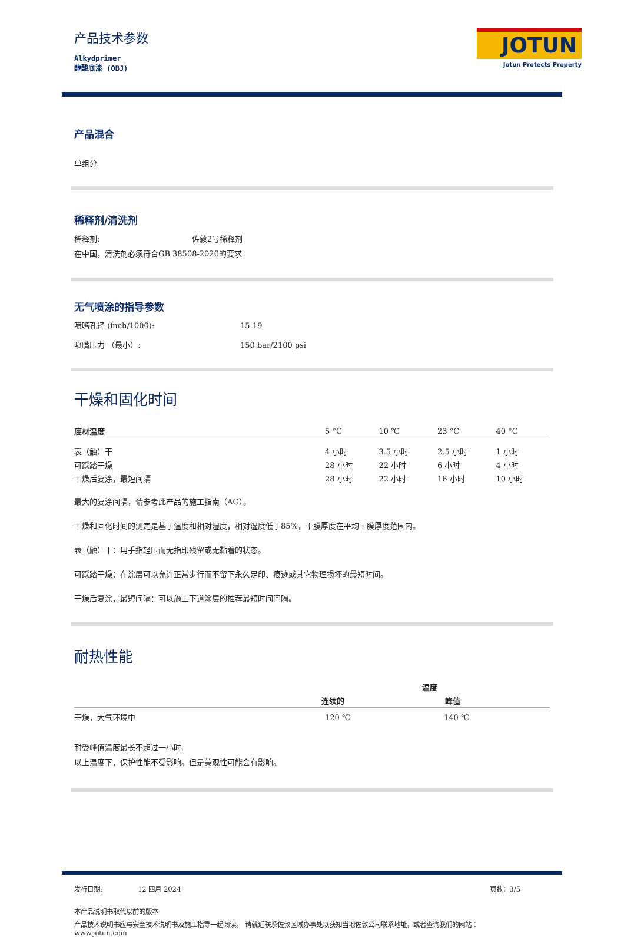产品技术参数
Alkydprimer
醇酸底漆 (OBJ)
JOTUN
Jotun Protects Property
产品混合
单组分
稀释剂/清洗剂
稀释剂: 佐敦2号稀释剂
在中国，清洗剂必须符合GB 38508-2020的要求
无气喷涂的指导参数
喷嘴孔径 (inch/1000): 15-19
喷嘴压力 （最小）: 150 bar/2100 psi
干燥和固化时间
| 底材温度 | 5 °C | 10 ℃ | 23 °C | 40 °C |
| --- | --- | --- | --- | --- |
| 表（触）干 | 4 小时 | 3.5 小时 | 2.5 小时 | 1 小时 |
| 可踩踏干燥 | 28 小时 | 22 小时 | 6 小时 | 4 小时 |
| 干燥后复涂，最短间隔 | 28 小时 | 22 小时 | 16 小时 | 10 小时 |
最大的复涂间隔，请参考此产品的施工指南（AG）。
干燥和固化时间的测定是基于温度和相对湿度，相对湿度低于85%，干膜厚度在平均干膜厚度范围内。
表（触）干：用手指轻压而无指印残留或无黏着的状态。
可踩踏干燥：在涂层可以允许正常步行而不留下永久足印、痕迹或其它物理损坏的最短时间。
干燥后复涂，最短间隔：可以施工下道涂层的推荐最短时间间隔。
耐热性能
| | 温度 | |
| --- | --- | --- |
| | 连续的 | 峰值 |
| 干燥，大气环境中 | 120 ℃ | 140 ℃ |
耐受峰值温度最长不超过一小时.
以上温度下，保护性能不受影响。但是美观性可能会有影响。
发行日期: 12 四月 2024 页数：3/5
本产品说明书取代以前的版本
产品技术说明书应与安全技术说明书及施工指导一起阅读。 请就近联系佐敦区域办事处以获知当地佐敦公司联系地址，或者查询我们的网站 ：
www.jotun.com